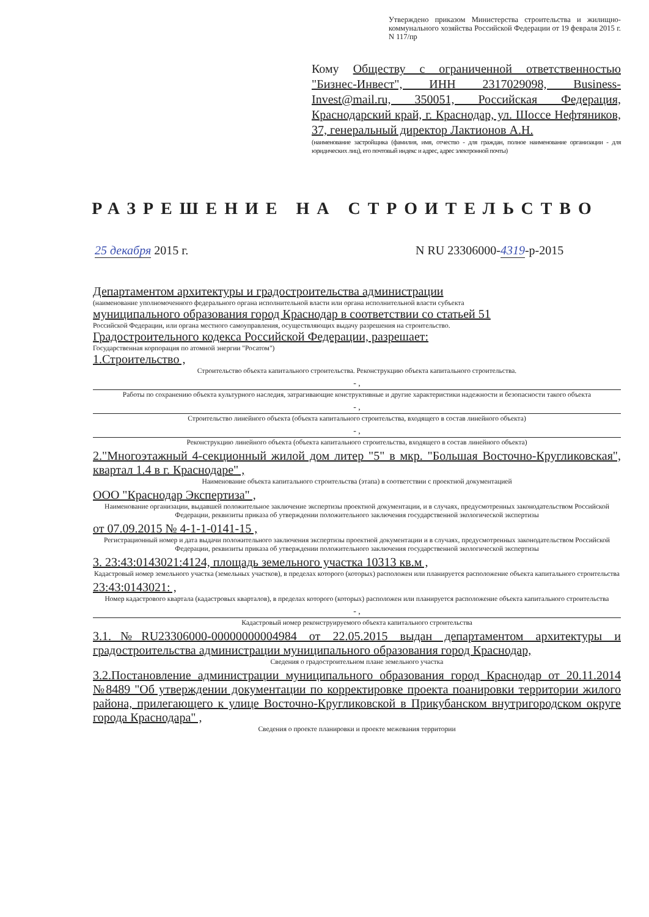Утверждено приказом Министерства строительства и жилищно-коммунального хозяйства Российской Федерации от 19 февраля 2015 г. N 117/пр
Кому Обществу с ограниченной ответственностью "Бизнес-Инвест", ИНН 2317029098, Business-Invest@mail.ru, 350051, Российская Федерация, Краснодарский край, г. Краснодар, ул. Шоссе Нефтяников, 37, генеральный директор Лактионов А.Н.
(наименование застройщика (фамилия, имя, отчество - для граждан, полное наименование организации - для юридических лиц), его почтовый индекс и адрес, адрес электронной почты)
РАЗРЕШЕНИЕ НА СТРОИТЕЛЬСТВО
25 декабря 2015 г. N RU 23306000-4319-р-2015
Департаментом архитектуры и градостроительства администрации
(наименование уполномоченного федерального органа исполнительной власти или органа исполнительной власти субъекта
муниципального образования город Краснодар в соответствии со статьей 51
Российской Федерации, или органа местного самоуправления, осуществляющих выдачу разрешения на строительство.
Градостроительного кодекса Российской Федерации, разрешает:
Государственная корпорация по атомной энергии "Росатом")
1.Строительство ,
Строительство объекта капитального строительства. Реконструкцию объекта капитального строительства.
- ,
Работы по сохранению объекта культурного наследия, затрагивающие конструктивные и другие характеристики надежности и безопасности такого объекта
- ,
Строительство линейного объекта (объекта капитального строительства, входящего в состав линейного объекта)
- ,
Реконструкцию линейного объекта (объекта капитального строительства, входящего в состав линейного объекта)
2."Многоэтажный 4-секционный жилой дом литер "5" в мкр. "Большая Восточно-Кругликовская", квартал 1.4 в г. Краснодаре" ,
Наименование объекта капитального строительства (этапа) в соответствии с проектной документацией
ООО "Краснодар Экспертиза" ,
Наименование организации, выдавшей положительное заключение экспертизы проектной документации, и в случаях, предусмотренных законодательством Российской Федерации, реквизиты приказа об утверждении положительного заключения государственной экологической экспертизы
от 07.09.2015 № 4-1-1-0141-15 ,
Регистрационный номер и дата выдачи положительного заключения экспертизы проектной документации и в случаях, предусмотренных законодательством Российской Федерации, реквизиты приказа об утверждении положительного заключения государственной экологической экспертизы
3. 23:43:0143021:4124, площадь земельного участка 10313 кв.м ,
Кадастровый номер земельного участка (земельных участков), в пределах которого (которых) расположен или планируется расположение объекта капитального строительства
23:43:0143021: ,
Номер кадастрового квартала (кадастровых кварталов), в пределах которого (которых) расположен или планируется расположение объекта капитального строительства
- ,
Кадастровый номер реконструируемого объекта капитального строительства
3.1.№RU23306000-00000000004984 от 22.05.2015 выдан департаментом архитектуры и градостроительства администрации муниципального образования город Краснодар,
Сведения о градостроительном плане земельного участка
3.2.Постановление администрации муниципального образования город Краснодар от 20.11.2014 №8489 "Об утверждении документации по корректировке проекта поанировки территории жилого района, прилегающего к улице Восточно-Кругликовской в Прикубанском внутригородском округе города Краснодара" ,
Сведения о проекте планировки и проекте межевания территории